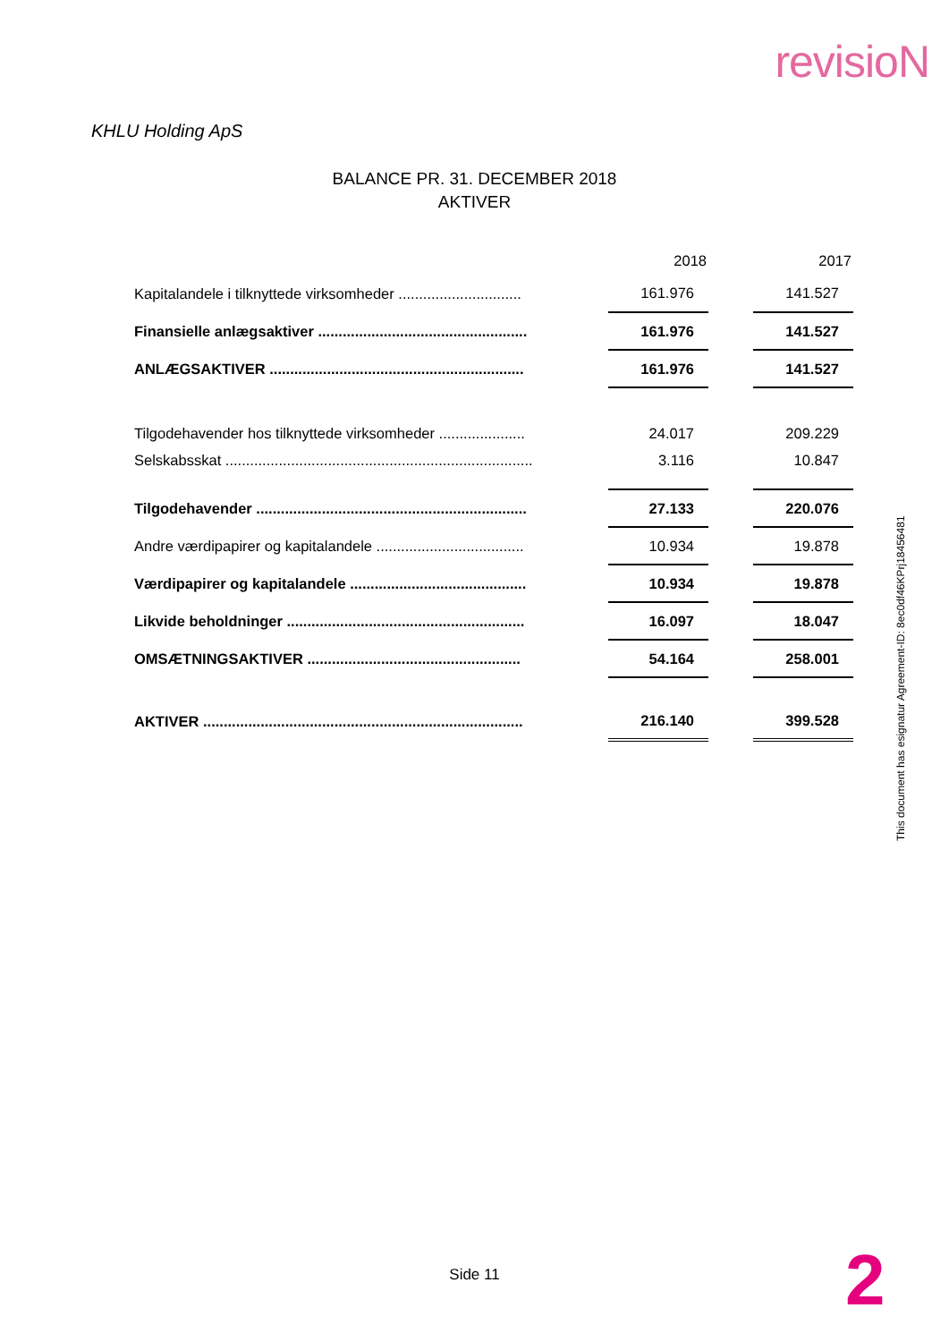revisioN
KHLU Holding ApS
BALANCE PR. 31. DECEMBER 2018
AKTIVER
| | | 2018 | | 2017 |
| --- | --- | --- | --- | --- |
| Kapitalandele i tilknyttede virksomheder .............................. | | 161.976 | | 141.527 |
| Finansielle anlægsaktiver ................................................... | | 161.976 | | 141.527 |
| ANLÆGSAKTIVER .............................................................. | | 161.976 | | 141.527 |
| Tilgodehavender hos tilknyttede virksomheder ..................... | | 24.017 | | 209.229 |
| Selskabsskat ........................................................................... | | 3.116 | | 10.847 |
| Tilgodehavender .................................................................. | | 27.133 | | 220.076 |
| Andre værdipapirer og kapitalandele .................................... | | 10.934 | | 19.878 |
| Værdipapirer og kapitalandele ........................................... | | 10.934 | | 19.878 |
| Likvide beholdninger .......................................................... | | 16.097 | | 18.047 |
| OMSÆTNINGSAKTIVER .................................................... | | 54.164 | | 258.001 |
| AKTIVER .............................................................................. | | 216.140 | | 399.528 |
This document has esignatur Agreement-ID: 8ec0df46KPrj18456481
Side 11 2